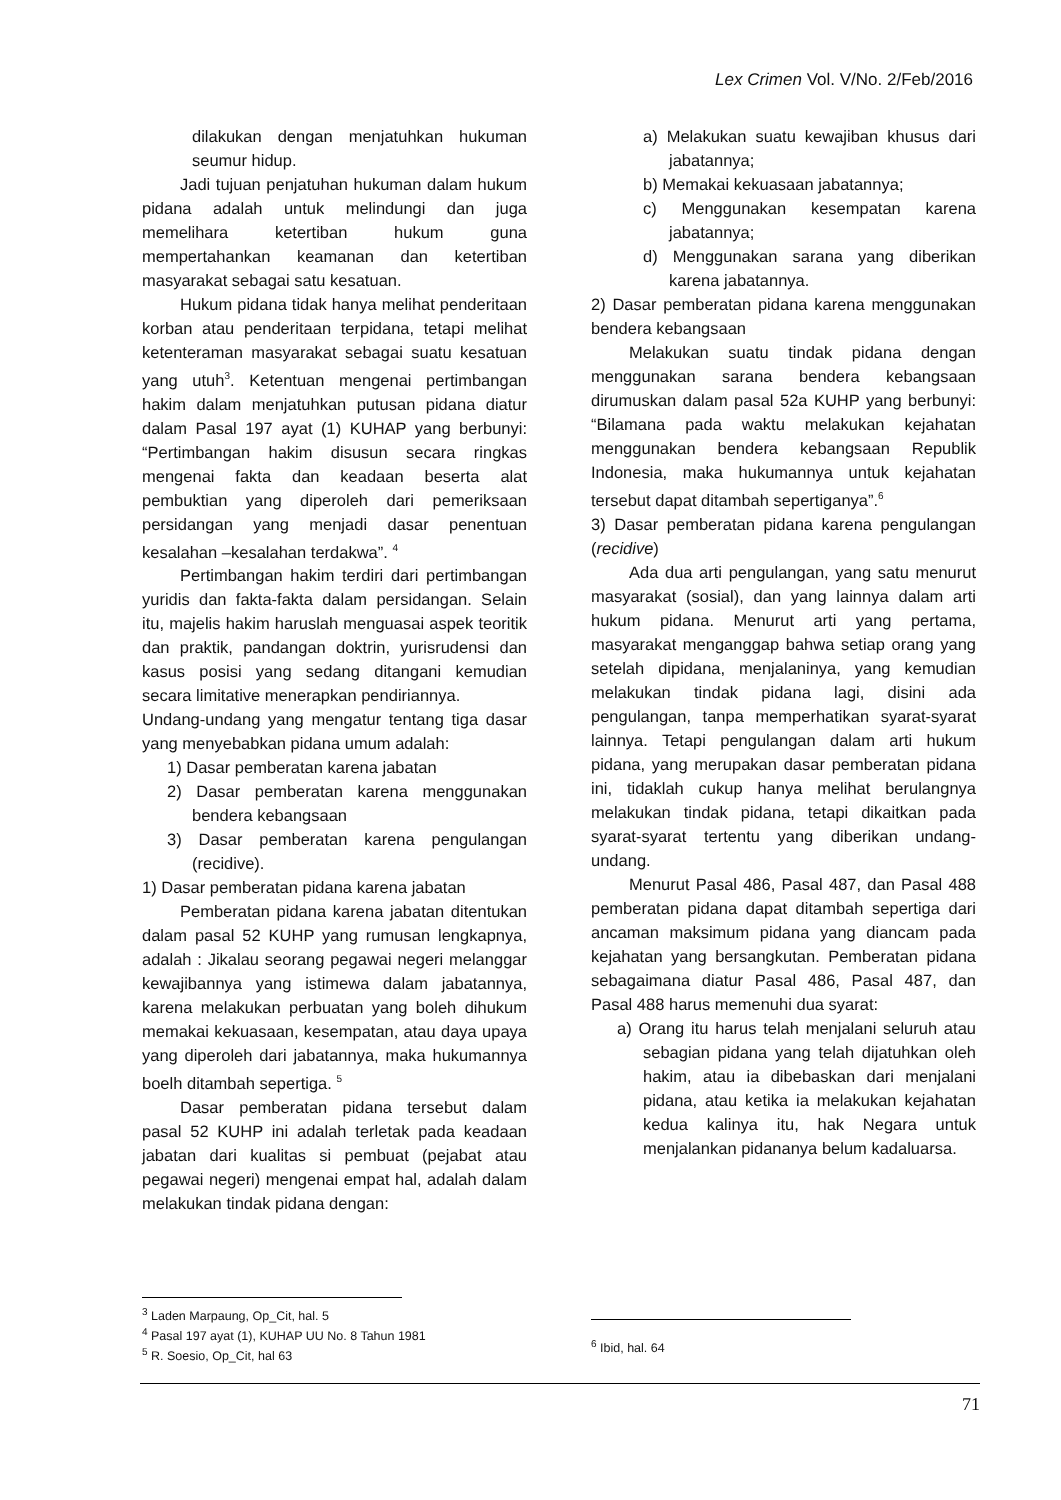Lex Crimen Vol. V/No. 2/Feb/2016
dilakukan dengan menjatuhkan hukuman seumur hidup.
Jadi tujuan penjatuhan hukuman dalam hukum pidana adalah untuk melindungi dan juga memelihara ketertiban hukum guna mempertahankan keamanan dan ketertiban masyarakat sebagai satu kesatuan.
Hukum pidana tidak hanya melihat penderitaan korban atau penderitaan terpidana, tetapi melihat ketenteraman masyarakat sebagai suatu kesatuan yang utuh<sup>3</sup>. Ketentuan mengenai pertimbangan hakim dalam menjatuhkan putusan pidana diatur dalam Pasal 197 ayat (1) KUHAP yang berbunyi: “Pertimbangan hakim disusun secara ringkas mengenai fakta dan keadaan beserta alat pembuktian yang diperoleh dari pemeriksaan persidangan yang menjadi dasar penentuan kesalahan –kesalahan terdakwa”. <sup>4</sup>
Pertimbangan hakim terdiri dari pertimbangan yuridis dan fakta-fakta dalam persidangan. Selain itu, majelis hakim haruslah menguasai aspek teoritik dan praktik, pandangan doktrin, yurisrudensi dan kasus posisi yang sedang ditangani kemudian secara limitative menerapkan pendiriannya.
Undang-undang yang mengatur tentang tiga dasar yang menyebabkan pidana umum adalah:
1) Dasar pemberatan karena jabatan
2) Dasar pemberatan karena menggunakan bendera kebangsaan
3) Dasar pemberatan karena pengulangan (recidive).
1) Dasar pemberatan pidana karena jabatan
Pemberatan pidana karena jabatan ditentukan dalam pasal 52 KUHP yang rumusan lengkapnya, adalah : Jikalau seorang pegawai negeri melanggar kewajibannya yang istimewa dalam jabatannya, karena melakukan perbuatan yang boleh dihukum memakai kekuasaan, kesempatan, atau daya upaya yang diperoleh dari jabatannya, maka hukumannya boelh ditambah sepertiga. <sup>5</sup>
Dasar pemberatan pidana tersebut dalam pasal 52 KUHP ini adalah terletak pada keadaan jabatan dari kualitas si pembuat (pejabat atau pegawai negeri) mengenai empat hal, adalah dalam melakukan tindak pidana dengan:
<sup>3</sup> Laden Marpaung, Op_Cit, hal. 5
<sup>4</sup> Pasal 197 ayat (1), KUHAP UU No. 8 Tahun 1981
<sup>5</sup> R. Soesio, Op_Cit, hal 63
a) Melakukan suatu kewajiban khusus dari jabatannya;
b) Memakai kekuasaan jabatannya;
c) Menggunakan kesempatan karena jabatannya;
d) Menggunakan sarana yang diberikan karena jabatannya.
2) Dasar pemberatan pidana karena menggunakan bendera kebangsaan
Melakukan suatu tindak pidana dengan menggunakan sarana bendera kebangsaan dirumuskan dalam pasal 52a KUHP yang berbunyi: “Bilamana pada waktu melakukan kejahatan menggunakan bendera kebangsaan Republik Indonesia, maka hukumannya untuk kejahatan tersebut dapat ditambah sepertiganya”.<sup>6</sup>
3) Dasar pemberatan pidana karena pengulangan (recidive)
Ada dua arti pengulangan, yang satu menurut masyarakat (sosial), dan yang lainnya dalam arti hukum pidana. Menurut arti yang pertama, masyarakat menganggap bahwa setiap orang yang setelah dipidana, menjalaninya, yang kemudian melakukan tindak pidana lagi, disini ada pengulangan, tanpa memperhatikan syarat-syarat lainnya. Tetapi pengulangan dalam arti hukum pidana, yang merupakan dasar pemberatan pidana ini, tidaklah cukup hanya melihat berulangnya melakukan tindak pidana, tetapi dikaitkan pada syarat-syarat tertentu yang diberikan undang-undang.
Menurut Pasal 486, Pasal 487, dan Pasal 488 pemberatan pidana dapat ditambah sepertiga dari ancaman maksimum pidana yang diancam pada kejahatan yang bersangkutan. Pemberatan pidana sebagaimana diatur Pasal 486, Pasal 487, dan Pasal 488 harus memenuhi dua syarat:
a) Orang itu harus telah menjalani seluruh atau sebagian pidana yang telah dijatuhkan oleh hakim, atau ia dibebaskan dari menjalani pidana, atau ketika ia melakukan kejahatan kedua kalinya itu, hak Negara untuk menjalankan pidananya belum kadaluarsa.
<sup>6</sup> Ibid, hal. 64
71